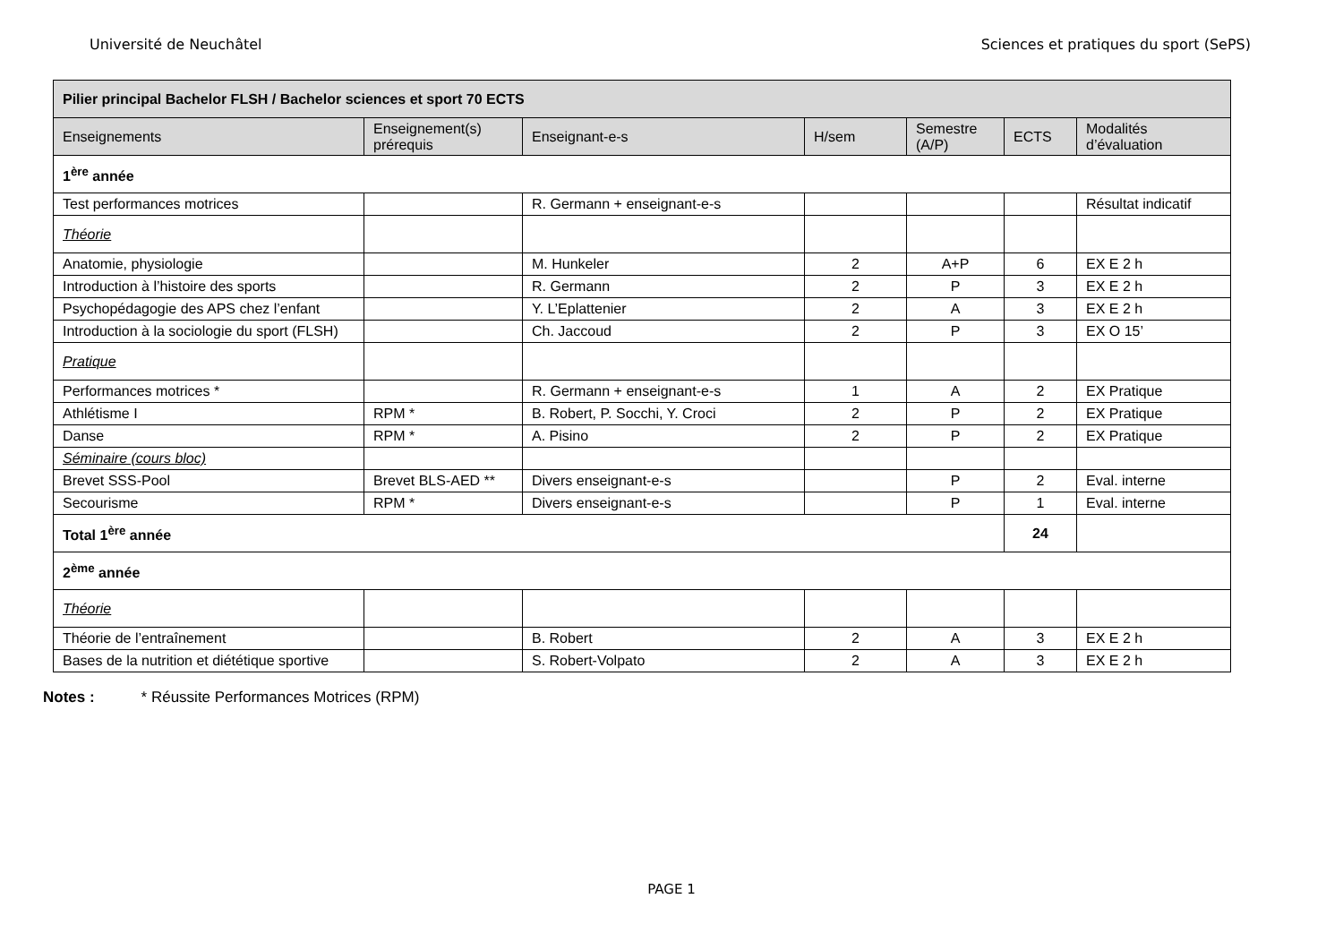Université de Neuchâtel Sciences et pratiques du sport (SePS)
| Pilier principal Bachelor FLSH / Bachelor sciences et sport 70 ECTS | | | | | | |
| --- | --- | --- | --- | --- | --- | --- |
| Enseignements | Enseignement(s) prérequis | Enseignant-e-s | H/sem | Semestre (A/P) | ECTS | Modalités d’évaluation |
| 1<sup>ère</sup> année | | | | | | |
| Test performances motrices | | R. Germann + enseignant-e-s | | | | Résultat indicatif |
| Théorie | | | | | | |
| Anatomie, physiologie | | M. Hunkeler | 2 | A+P | 6 | EX E 2 h |
| Introduction à l’histoire des sports | | R. Germann | 2 | P | 3 | EX E 2 h |
| Psychopédagogie des APS chez l’enfant | | Y. L’Eplattenier | 2 | A | 3 | EX E 2 h |
| Introduction à la sociologie du sport (FLSH) | | Ch. Jaccoud | 2 | P | 3 | EX O 15’ |
| Pratique | | | | | | |
| Performances motrices * | | R. Germann + enseignant-e-s | 1 | A | 2 | EX Pratique |
| Athlétisme I | RPM * | B. Robert, P. Socchi, Y. Croci | 2 | P | 2 | EX Pratique |
| Danse | RPM * | A. Pisino | 2 | P | 2 | EX Pratique |
| Séminaire (cours bloc) | | | | | | |
| Brevet SSS-Pool | Brevet BLS-AED ** | Divers enseignant-e-s | | P | 2 | Eval. interne |
| Secourisme | RPM * | Divers enseignant-e-s | | P | 1 | Eval. interne |
| Total 1<sup>ère</sup> année | | | | | 24 | |
| 2<sup>ème</sup> année | | | | | | |
| Théorie | | | | | | |
| Théorie de l’entraînement | | B. Robert | 2 | A | 3 | EX E 2 h |
| Bases de la nutrition et diététique sportive | | S. Robert-Volpato | 2 | A | 3 | EX E 2 h |
Notes : * Réussite Performances Motrices (RPM)
PAGE 1